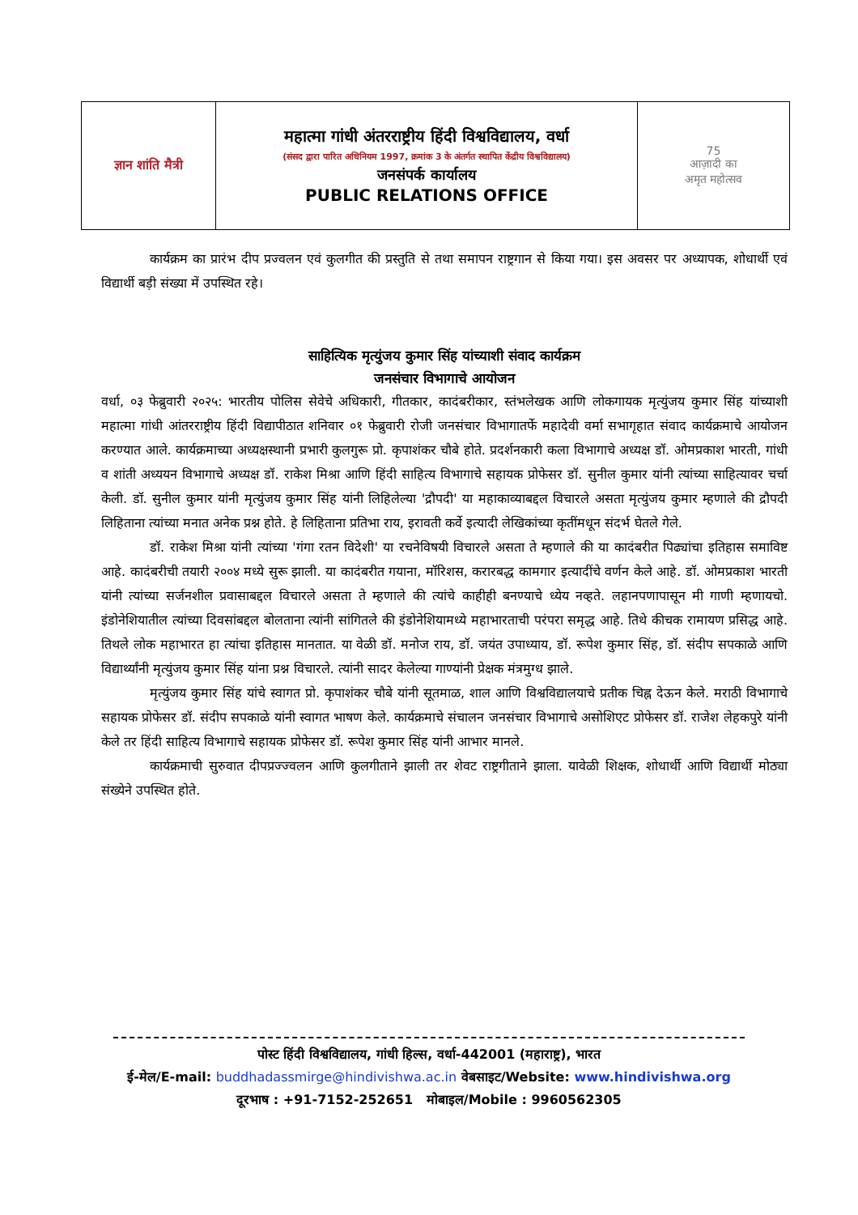| ज्ञान शांति मैत्री | महात्मा गांधी अंतरराष्ट्रीय हिंदी विश्वविद्यालय, वर्धा (संसद द्वारा पारित अधिनियम 1997, क्रमांक 3 के अंतर्गत स्थापित केंद्रीय विश्वविद्यालय) जनसंपर्क कार्यालय PUBLIC RELATIONS OFFICE | 75 आज़ादी का अमृत महोत्सव |
कार्यक्रम का प्रारंभ दीप प्रज्वलन एवं कुलगीत की प्रस्तुति से तथा समापन राष्ट्रगान से किया गया। इस अवसर पर अध्यापक, शोधार्थी एवं विद्यार्थी बड़ी संख्या में उपस्थित रहे।
साहित्यिक मृत्युंजय कुमार सिंह यांच्याशी संवाद कार्यक्रम
जनसंचार विभागाचे आयोजन
वर्धा, ०३ फेब्रुवारी २०२५: भारतीय पोलिस सेवेचे अधिकारी, गीतकार, कादंबरीकार, स्तंभलेखक आणि लोकगायक मृत्युंजय कुमार सिंह यांच्याशी महात्मा गांधी आंतरराष्ट्रीय हिंदी विद्यापीठात शनिवार ०१ फेब्रुवारी रोजी जनसंचार विभागातर्फे महादेवी वर्मा सभागृहात संवाद कार्यक्रमाचे आयोजन करण्यात आले. कार्यक्रमाच्या अध्यक्षस्थानी प्रभारी कुलगुरू प्रो. कृपाशंकर चौबे होते. प्रदर्शनकारी कला विभागाचे अध्यक्ष डॉ. ओमप्रकाश भारती, गांधी व शांती अध्ययन विभागाचे अध्यक्ष डॉ. राकेश मिश्रा आणि हिंदी साहित्य विभागाचे सहायक प्रोफेसर डॉ. सुनील कुमार यांनी त्यांच्या साहित्यावर चर्चा केली. डॉ. सुनील कुमार यांनी मृत्युंजय कुमार सिंह यांनी लिहिलेल्या 'द्रौपदी' या महाकाव्याबद्दल विचारले असता मृत्युंजय कुमार म्हणाले की द्रौपदी लिहिताना त्यांच्या मनात अनेक प्रश्न होते. हे लिहिताना प्रतिभा राय, इरावती कर्वे इत्यादी लेखिकांच्या कृतींमधून संदर्भ घेतले गेले.
डॉ. राकेश मिश्रा यांनी त्यांच्या 'गंगा रतन विदेशी' या रचनेविषयी विचारले असता ते म्हणाले की या कादंबरीत पिढ्यांचा इतिहास समाविष्ट आहे. कादंबरीची तयारी २००४ मध्ये सुरू झाली. या कादंबरीत गयाना, मॉरिशस, करारबद्ध कामगार इत्यादींचे वर्णन केले आहे. डॉ. ओमप्रकाश भारती यांनी त्यांच्या सर्जनशील प्रवासाबद्दल विचारले असता ते म्हणाले की त्यांचे काहीही बनण्याचे ध्येय नव्हते. लहानपणापासून मी गाणी म्हणायचो. इंडोनेशियातील त्यांच्या दिवसांबद्दल बोलताना त्यांनी सांगितले की इंडोनेशियामध्ये महाभारताची परंपरा समृद्ध आहे. तिथे कीचक रामायण प्रसिद्ध आहे. तिथले लोक महाभारत हा त्यांचा इतिहास मानतात. या वेळी डॉ. मनोज राय, डॉ. जयंत उपाध्याय, डॉ. रूपेश कुमार सिंह, डॉ. संदीप सपकाळे आणि विद्यार्थ्यांनी मृत्युंजय कुमार सिंह यांना प्रश्न विचारले. त्यांनी सादर केलेल्या गाण्यांनी प्रेक्षक मंत्रमुग्ध झाले.
मृत्युंजय कुमार सिंह यांचे स्वागत प्रो. कृपाशंकर चौबे यांनी सूतमाळ, शाल आणि विश्वविद्यालयाचे प्रतीक चिह्न देऊन केले. मराठी विभागाचे सहायक प्रोफेसर डॉ. संदीप सपकाळे यांनी स्वागत भाषण केले. कार्यक्रमाचे संचालन जनसंचार विभागाचे असोशिएट प्रोफेसर डॉ. राजेश लेहकपुरे यांनी केले तर हिंदी साहित्य विभागाचे सहायक प्रोफेसर डॉ. रूपेश कुमार सिंह यांनी आभार मानले.
कार्यक्रमाची सुरुवात दीपप्रज्ज्वलन आणि कुलगीताने झाली तर शेवट राष्ट्रगीताने झाला. यावेळी शिक्षक, शोधार्थी आणि विद्यार्थी मोठ्या संख्येने उपस्थित होते.
पोस्ट हिंदी विश्वविद्यालय, गांधी हिल्स, वर्धा-442001 (महाराष्ट्र), भारत
ई-मेल/E-mail: buddhadassmirge@hindivishwa.ac.in वेबसाइट/Website: www.hindivishwa.org
दूरभाष : +91-7152-252651 मोबाइल/Mobile : 9960562305